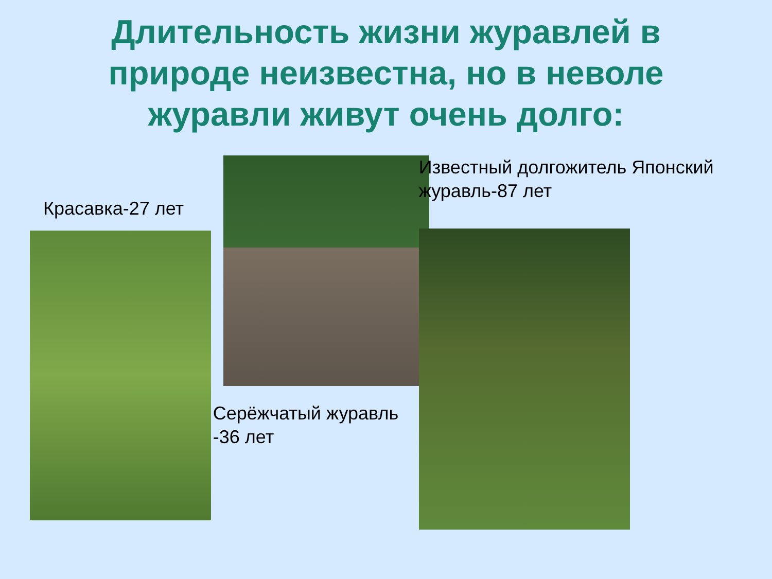Длительность жизни журавлей в природе неизвестна, но в неволе журавли живут очень долго:
Красавка-27 лет
Серёжчатый журавль -36 лет
Известный долгожитель Японский журавль-87 лет